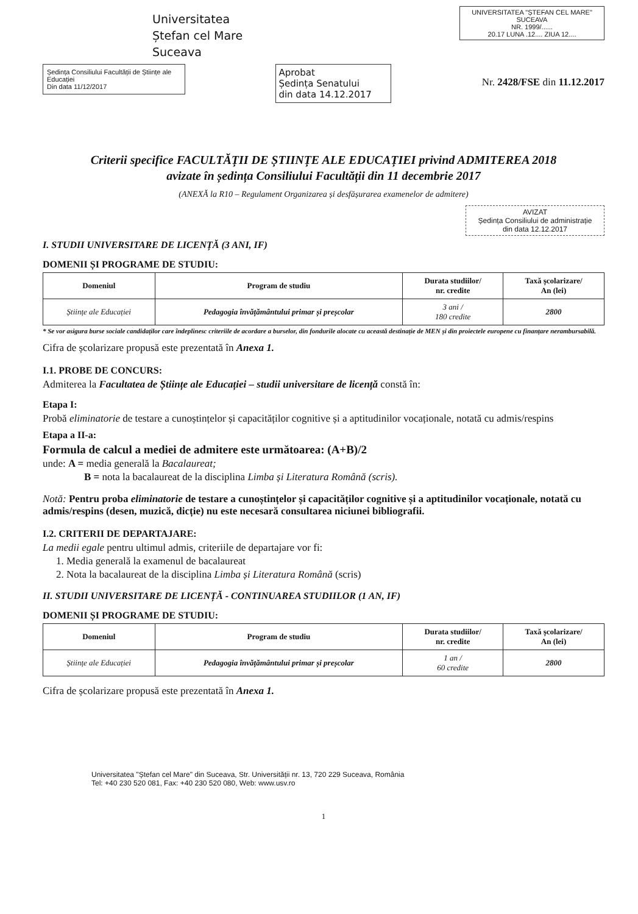Universitatea
Ștefan cel Mare
Suceava
UNIVERSITATEA "ȘTEFAN CEL MARE" SUCEAVA
NR. 1999/......
20.17 LUNA .12.... ZIUA 12....
Ședința Consiliului Facultății de Științe ale Educației
Din data 11/12/2017
Aprobat
Ședința Senatului
din data 14.12.2017
Nr. 2428/FSE din 11.12.2017
Criterii specifice FACULTĂȚII DE ȘTIINȚE ALE EDUCAȚIEI privind ADMITEREA 2018
avizate în ședința Consiliului Facultății din 11 decembrie 2017
(ANEXĂ la R10 – Regulament Organizarea și desfășurarea examenelor de admitere)
AVIZAT
Ședința Consiliului de administrație
din data 12.12.2017
I. STUDII UNIVERSITARE DE LICENȚĂ (3 ANI, IF)
DOMENII ȘI PROGRAME DE STUDIU:
| Domeniul | Program de studiu | Durata studiilor/ nr. credite | Taxă școlarizare/ An (lei) |
| --- | --- | --- | --- |
| Științe ale Educației | Pedagogia învățământului primar și preșcolar | 3 ani / 180 credite | 2800 |
* Se vor asigura burse sociale candidaților care îndeplinesc criteriile de acordare a burselor, din fondurile alocate cu această destinație de MEN și din proiectele europene cu finanțare nerambursabilă.
Cifra de școlarizare propusă este prezentată în Anexa 1.
I.1. PROBE DE CONCURS:
Admiterea la Facultatea de Științe ale Educației – studii universitare de licență constă în:
Etapa I:
Probă eliminatorie de testare a cunoștințelor și capacităților cognitive și a aptitudinilor vocaționale, notată cu admis/respins
Etapa a II-a:
Formula de calcul a mediei de admitere este următoarea: (A+B)/2
unde: A = media generală la Bacalaureat;
B = nota la bacalaureat de la disciplina Limba și Literatura Română (scris).
Notă: Pentru proba eliminatorie de testare a cunoștințelor și capacităților cognitive și a aptitudinilor vocaționale, notată cu admis/respins (desen, muzică, dicție) nu este necesară consultarea niciunei bibliografii.
I.2. CRITERII DE DEPARTAJARE:
La medii egale pentru ultimul admis, criteriile de departajare vor fi:
1. Media generală la examenul de bacalaureat
2. Nota la bacalaureat de la disciplina Limba și Literatura Română (scris)
II. STUDII UNIVERSITARE DE LICENȚĂ - CONTINUAREA STUDIILOR (1 AN, IF)
DOMENII ȘI PROGRAME DE STUDIU:
| Domeniul | Program de studiu | Durata studiilor/ nr. credite | Taxă școlarizare/ An (lei) |
| --- | --- | --- | --- |
| Științe ale Educației | Pedagogia învățământului primar și preșcolar | 1 an / 60 credite | 2800 |
Cifra de școlarizare propusă este prezentată în Anexa 1.
Universitatea "Ștefan cel Mare" din Suceava, Str. Universității nr. 13, 720 229 Suceava, România
Tel: +40 230 520 081, Fax: +40 230 520 080, Web: www.usv.ro
1